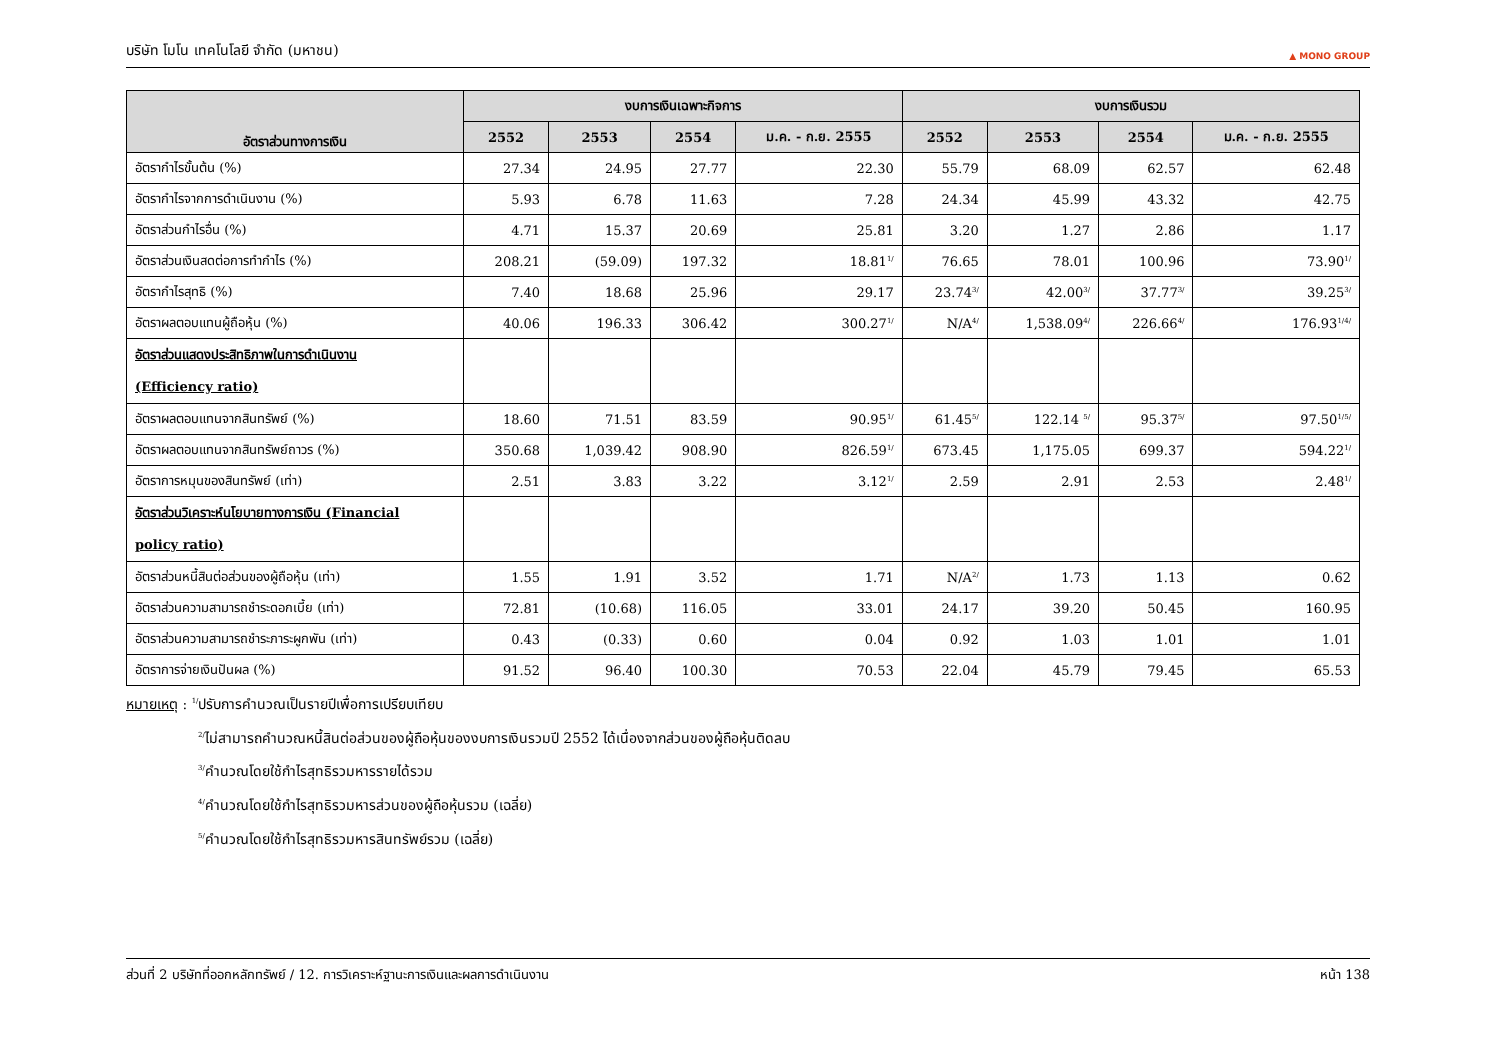บริษัท โมโน เทคโนโลยี จำกัด (มหาชน) ▲ MONO GROUP
| อัตราส่วนทางการเงิน | งบการเงินเฉพาะกิจการ | | | | งบการเงินรวม | | | |
| --- | --- | --- | --- | --- | --- | --- | --- | --- |
| | 2552 | 2553 | 2554 | ม.ค. - ก.ย. 2555 | 2552 | 2553 | 2554 | ม.ค. - ก.ย. 2555 |
| อัตรากำไรขั้นต้น (%) | 27.34 | 24.95 | 27.77 | 22.30 | 55.79 | 68.09 | 62.57 | 62.48 |
| อัตรากำไรจากการดำเนินงาน (%) | 5.93 | 6.78 | 11.63 | 7.28 | 24.34 | 45.99 | 43.32 | 42.75 |
| อัตราส่วนกำไรอื่น (%) | 4.71 | 15.37 | 20.69 | 25.81 | 3.20 | 1.27 | 2.86 | 1.17 |
| อัตราส่วนเงินสดต่อการทำกำไร (%) | 208.21 | (59.09) | 197.32 | 18.81<sup>1/</sup> | 76.65 | 78.01 | 100.96 | 73.90<sup>1/</sup> |
| อัตรากำไรสุทธิ (%) | 7.40 | 18.68 | 25.96 | 29.17 | 23.74<sup>3/</sup> | 42.00<sup>3/</sup> | 37.77<sup>3/</sup> | 39.25<sup>3/</sup> |
| อัตราผลตอบแทนผู้ถือหุ้น (%) | 40.06 | 196.33 | 306.42 | 300.27<sup>1/</sup> | N/A<sup>4/</sup> | 1,538.09<sup>4/</sup> | 226.66<sup>4/</sup> | 176.93<sup>1/4/</sup> |
| อัตราส่วนแสดงประสิทธิภาพในการดำเนินงาน (Efficiency ratio) | | | | | | | | |
| อัตราผลตอบแทนจากสินทรัพย์ (%) | 18.60 | 71.51 | 83.59 | 90.95<sup>1/</sup> | 61.45<sup>5/</sup> | 122.14 <sup>5/</sup> | 95.37<sup>5/</sup> | 97.50<sup>1/5/</sup> |
| อัตราผลตอบแทนจากสินทรัพย์ถาวร (%) | 350.68 | 1,039.42 | 908.90 | 826.59<sup>1/</sup> | 673.45 | 1,175.05 | 699.37 | 594.22<sup>1/</sup> |
| อัตราการหมุนของสินทรัพย์ (เท่า) | 2.51 | 3.83 | 3.22 | 3.12<sup>1/</sup> | 2.59 | 2.91 | 2.53 | 2.48<sup>1/</sup> |
| อัตราส่วนวิเคราะห์นโยบายทางการเงิน (Financial policy ratio) | | | | | | | | |
| อัตราส่วนหนี้สินต่อส่วนของผู้ถือหุ้น (เท่า) | 1.55 | 1.91 | 3.52 | 1.71 | N/A<sup>2/</sup> | 1.73 | 1.13 | 0.62 |
| อัตราส่วนความสามารถชำระดอกเบี้ย (เท่า) | 72.81 | (10.68) | 116.05 | 33.01 | 24.17 | 39.20 | 50.45 | 160.95 |
| อัตราส่วนความสามารถชำระภาระผูกพัน (เท่า) | 0.43 | (0.33) | 0.60 | 0.04 | 0.92 | 1.03 | 1.01 | 1.01 |
| อัตราการจ่ายเงินปันผล (%) | 91.52 | 96.40 | 100.30 | 70.53 | 22.04 | 45.79 | 79.45 | 65.53 |
หมายเหตุ : <sup>1/</sup>ปรับการคำนวณเป็นรายปีเพื่อการเปรียบเทียบ
<sup>2/</sup>ไม่สามารถคำนวณหนี้สินต่อส่วนของผู้ถือหุ้นของงบการเงินรวมปี 2552 ได้เนื่องจากส่วนของผู้ถือหุ้นติดลบ
<sup>3/</sup>คำนวณโดยใช้กำไรสุทธิรวมหารรายได้รวม
<sup>4/</sup>คำนวณโดยใช้กำไรสุทธิรวมหารส่วนของผู้ถือหุ้นรวม (เฉลี่ย)
<sup>5/</sup>คำนวณโดยใช้กำไรสุทธิรวมหารสินทรัพย์รวม (เฉลี่ย)
ส่วนที่ 2 บริษัทที่ออกหลักทรัพย์ / 12. การวิเคราะห์ฐานะการเงินและผลการดำเนินงาน หน้า 138